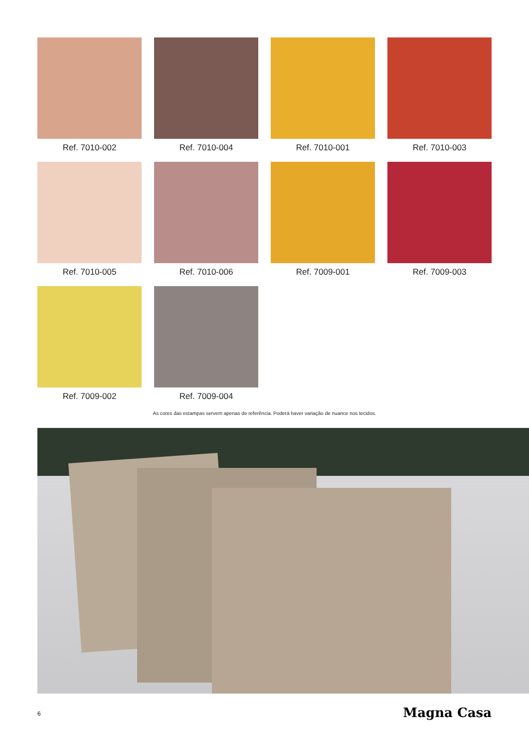Ref. 7010-002
Ref. 7010-004
Ref. 7010-001
Ref. 7010-003
Ref. 7010-005
Ref. 7010-006
Ref. 7009-001
Ref. 7009-003
Ref. 7009-002
Ref. 7009-004
As cores das estampas servem apenas de referência. Poderá haver variação de nuance nos tecidos.
6 Magna Casa